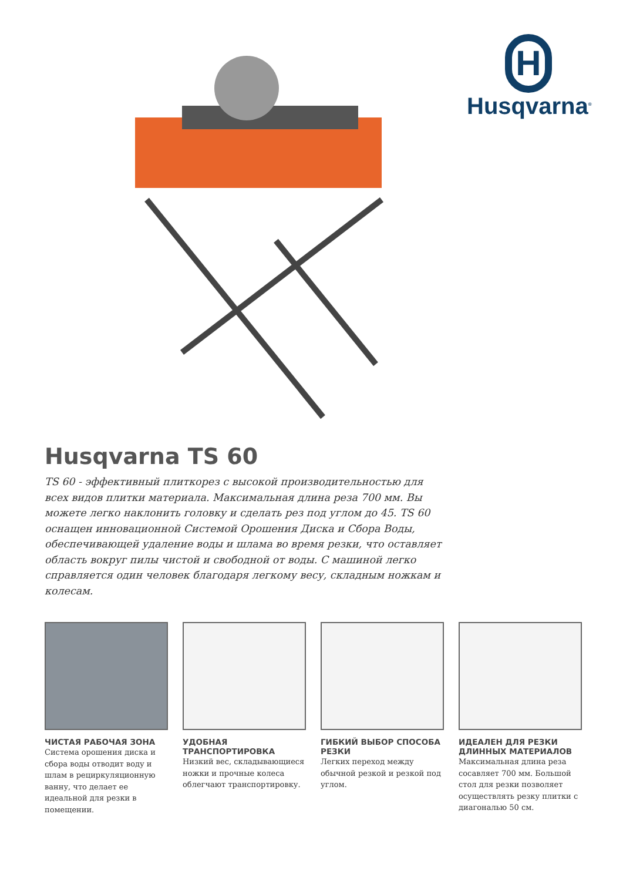H
Husqvarna<sup>®</sup>
Husqvarna TS 60
TS 60 - эффективный плиткорез с высокой производительностью для всех видов плитки материала. Максимальная длина реза 700 мм. Вы можете легко наклонить головку и сделать рез под углом до 45. TS 60 оснащен инновационной Системой Орошения Диска и Сбора Воды, обеспечивающей удаление воды и шлама во время резки, что оставляет область вокруг пилы чистой и свободной от воды. С машиной легко справляется один человек благодаря легкому весу, складным ножкам и колесам.
ЧИСТАЯ РАБОЧАЯ ЗОНА
Система орошения диска и сбора воды отводит воду и шлам в рециркуляционную ванну, что делает ее идеальной для резки в помещении.
УДОБНАЯ ТРАНСПОРТИРОВКА
Низкий вес, складывающиеся ножки и прочные колеса облегчают транспортировку.
ГИБКИЙ ВЫБОР СПОСОБА РЕЗКИ
Легких переход между обычной резкой и резкой под углом.
ИДЕАЛЕН ДЛЯ РЕЗКИ ДЛИННЫХ МАТЕРИАЛОВ
Максимальная длина реза сосавляет 700 мм. Большой стол для резки позволяет осуществлять резку плитки с диагональю 50 см.